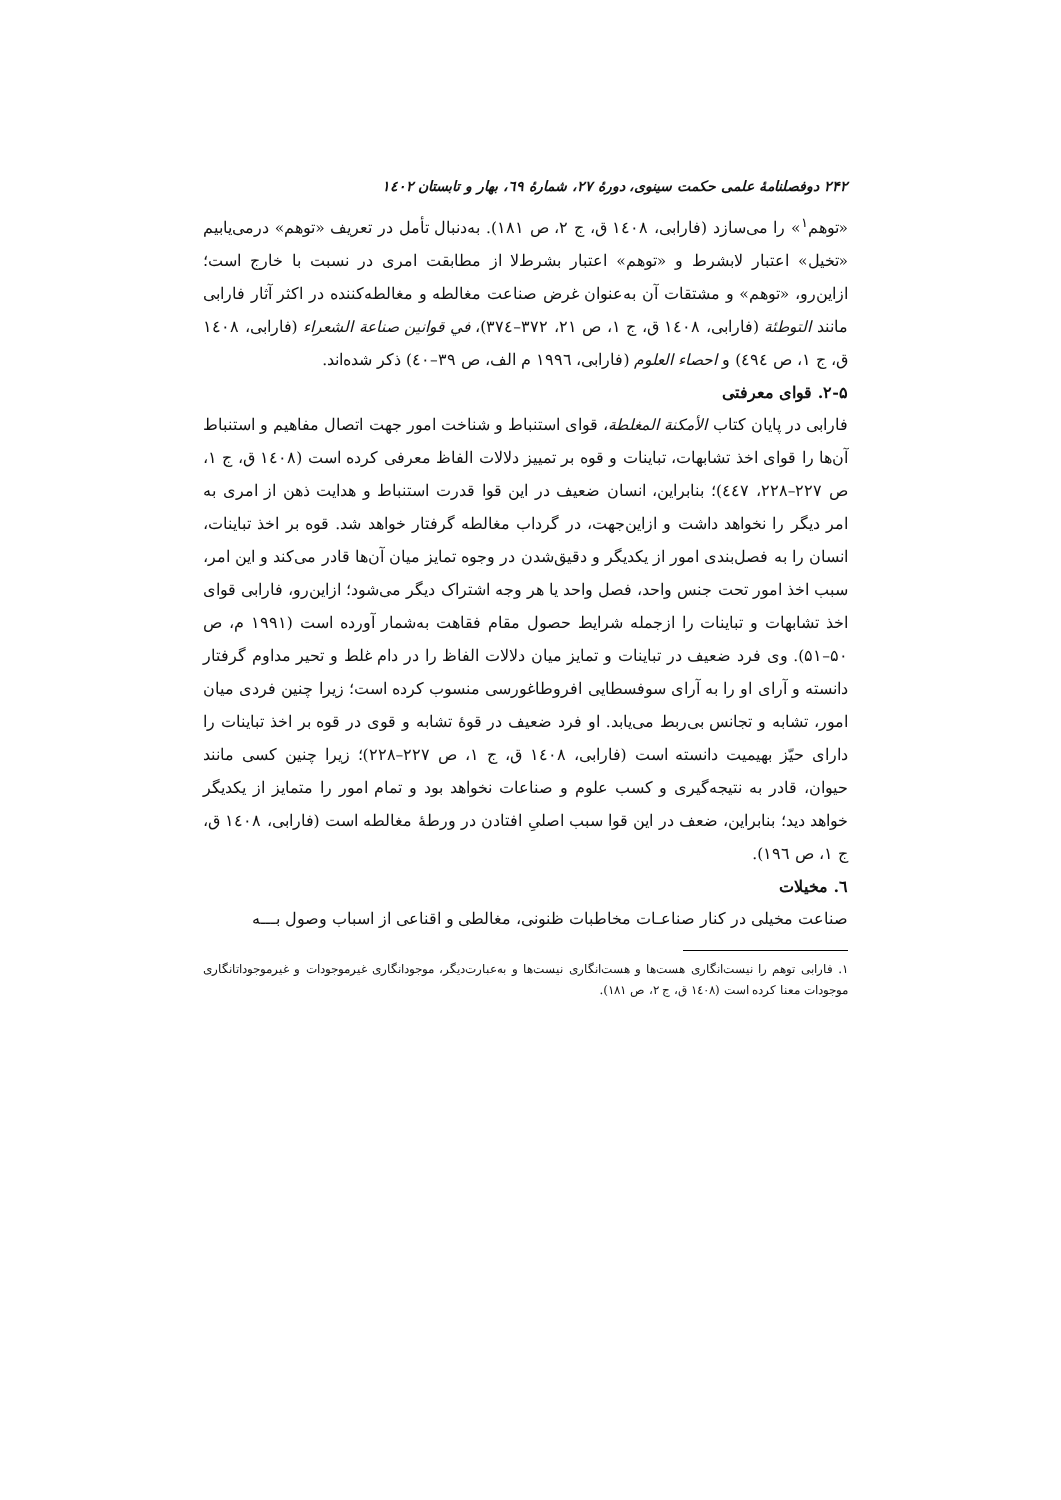۲۴۲ دوفصلنامهٔ علمی حکمت سینوی، دورهٔ ۲۷، شمارهٔ ٦۹، بهار و تابستان ۱٤۰۲
«توهم<sup>۱</sup>» را می‌سازد (فارابی، ۱٤۰۸ ق، ج ۲، ص ۱۸۱). به‌دنبال تأمل در تعریف «توهم» درمی‌یابیم «تخیل» اعتبار لابشرط و «توهم» اعتبار بشرط‌لا از مطابقت امری در نسبت با خارج است؛ ازاین‌رو، «توهم» و مشتقات آن به‌عنوان غرض صناعت مغالطه و مغالطه‌کننده در اکثر آثار فارابی مانند التوطئة (فارابی، ۱٤۰۸ ق، ج ۱، ص ۲۱، ۳۷۲–۳۷٤)، في قوانين صناعة الشعراء (فارابی، ۱٤۰۸ ق، ج ۱، ص ٤۹٤) و احصاء العلوم (فارابی، ۱۹۹٦ م الف، ص ۳۹–٤۰) ذکر شده‌اند.
۲-۵. قوای معرفتی
فارابی در پایان کتاب الأمكنة المغلطة، قوای استنباط و شناخت امور جهت اتصال مفاهیم و استنباط آن‌ها را قوای اخذ تشابهات، تباینات و قوه بر تمییز دلالات الفاظ معرفی کرده است (۱٤۰۸ ق، ج ۱، ص ۲۲۷–۲۲۸، ٤٤۷)؛ بنابراین، انسان ضعیف در این قوا قدرت استنباط و هدایت ذهن از امری به امر دیگر را نخواهد داشت و ازاین‌جهت، در گرداب مغالطه گرفتار خواهد شد. قوه بر اخذ تباینات، انسان را به فصل‌بندی امور از یکدیگر و دقیق‌شدن در وجوه تمایز میان آن‌ها قادر می‌کند و این امر، سبب اخذ امور تحت جنس واحد، فصل واحد یا هر وجه اشتراک دیگر می‌شود؛ ازاین‌رو، فارابی قوای اخذ تشابهات و تباینات را ازجمله شرایط حصول مقام فقاهت به‌شمار آورده است (۱۹۹۱ م، ص ۵۰–۵۱). وی فرد ضعیف در تباینات و تمایز میان دلالات الفاظ را در دام غلط و تحیر مداوم گرفتار دانسته و آرای او را به آرای سوفسطایی افروطاغورسی منسوب کرده است؛ زیرا چنین فردی میان امور، تشابه و تجانس بی‌ربط می‌یابد. او فرد ضعیف در قوهٔ تشابه و قوی در قوه بر اخذ تباینات را دارای حیّز بهیمیت دانسته است (فارابی، ۱٤۰۸ ق، ج ۱، ص ۲۲۷–۲۲۸)؛ زیرا چنین کسی مانند حیوان، قادر به نتیجه‌گیری و کسب علوم و صناعات نخواهد بود و تمام امور را متمایز از یکدیگر خواهد دید؛ بنابراین، ضعف در این قوا سبب اصلیِ افتادن در ورطهٔ مغالطه است (فارابی، ۱٤۰۸ ق، ج ۱، ص ۱۹٦).
٦. مخیلات
صناعت مخیلی در کنار صناعـات مخاطبات ظنونی، مغالطی و اقناعی از اسباب وصول بـــه
۱. فارابی توهم را نیست‌انگاری هست‌ها و هست‌انگاری نیست‌ها و به‌عبارت‌دیگر، موجودانگاری غیرموجودات و غیرموجوداتانگاری موجودات معنا کرده است (۱٤۰۸ ق، ج ۲، ص ۱۸۱).